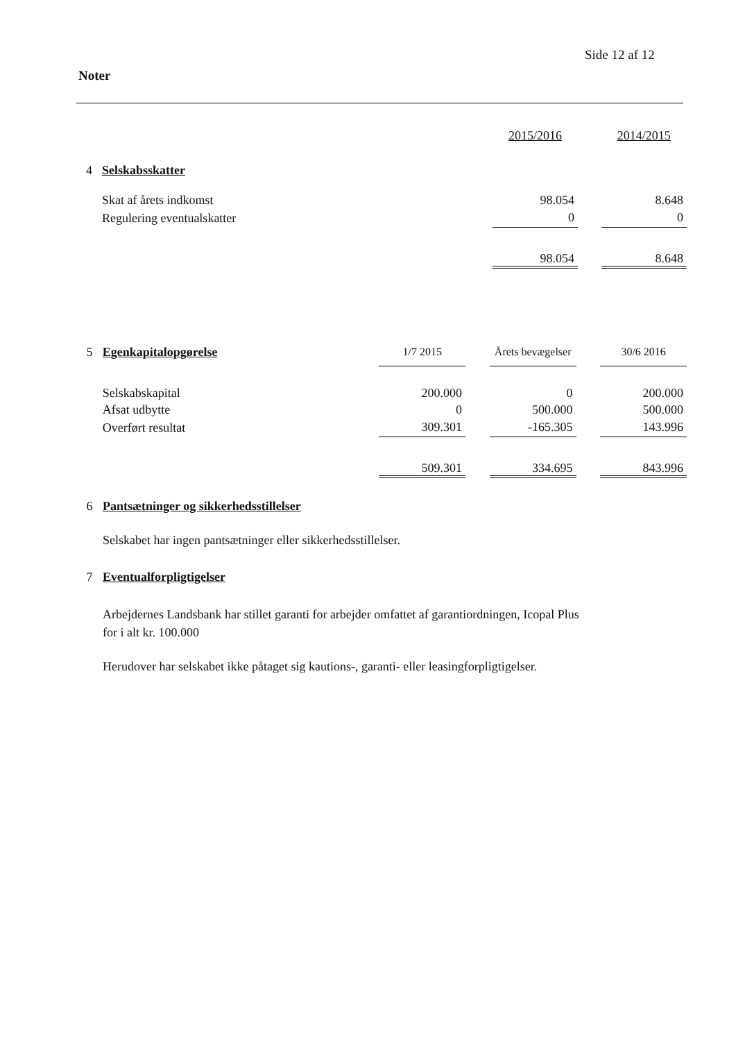Side 12 af 12
Noter
| | | | 2015/2016 | | 2014/2015 |
| 4 | Selskabsskatter | | | | |
| | Skat af årets indkomst | | 98.054 | | 8.648 |
| | Regulering eventualskatter | | 0 | | 0 |
| | | | 98.054 | | 8.648 |
| 5 | Egenkapitalopgørelse | 1/7 2015 | | Årets bevægelser | | 30/6 2016 |
| | Selskabskapital | 200.000 | | 0 | | 200.000 |
| | Afsat udbytte | 0 | | 500.000 | | 500.000 |
| | Overført resultat | 309.301 | | -165.305 | | 143.996 |
| | | 509.301 | | 334.695 | | 843.996 |
6 Pantsætninger og sikkerhedsstillelser
Selskabet har ingen pantsætninger eller sikkerhedsstillelser.
7 Eventualforpligtigelser
Arbejdernes Landsbank har stillet garanti for arbejder omfattet af garantiordningen, Icopal Plus
for i alt kr. 100.000
Herudover har selskabet ikke påtaget sig kautions-, garanti- eller leasingforpligtigelser.